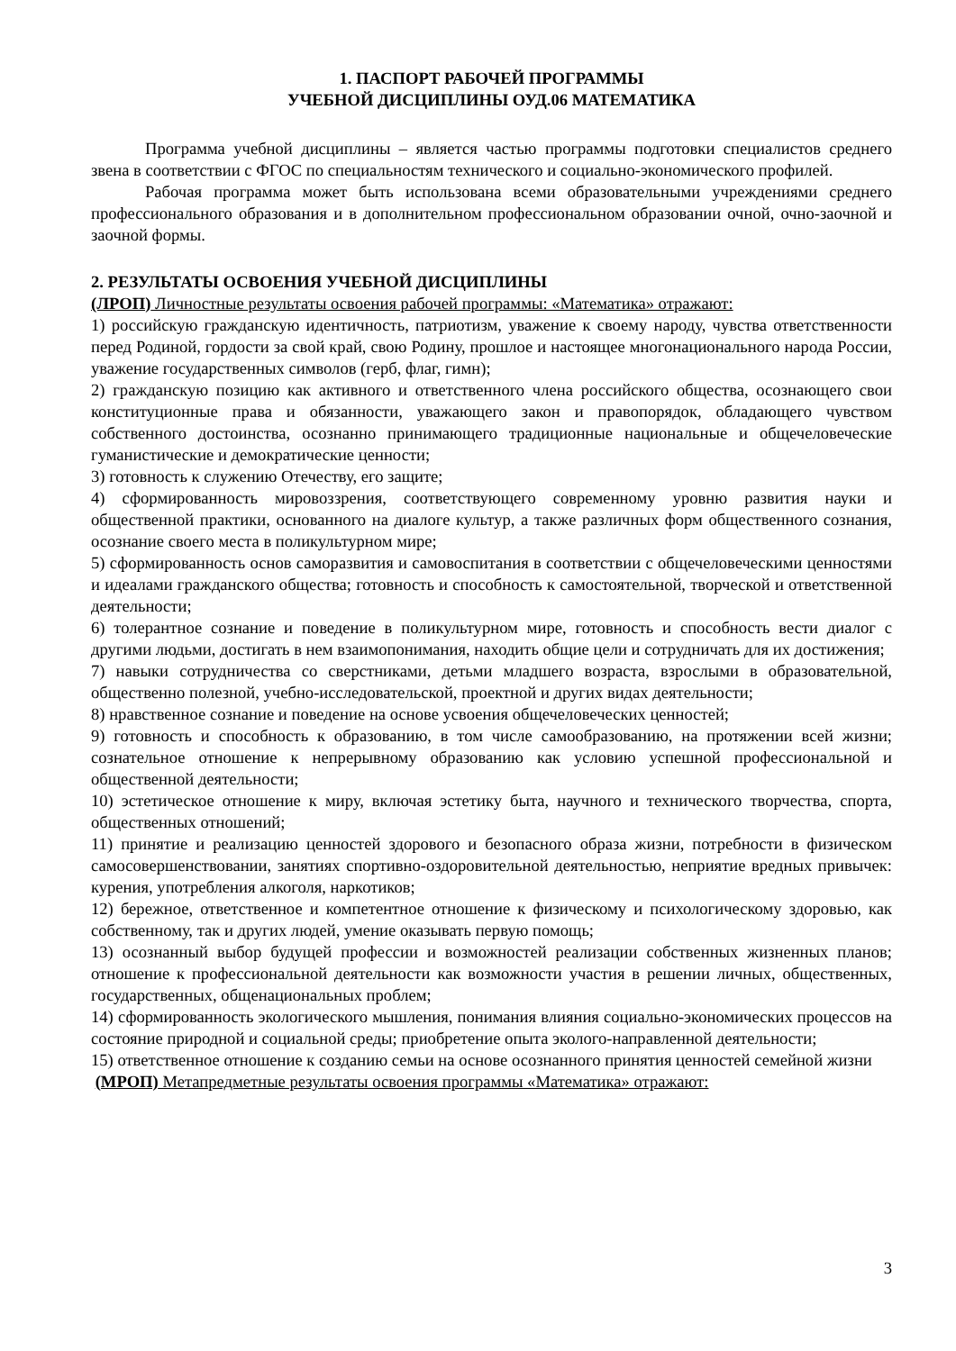1. ПАСПОРТ РАБОЧЕЙ ПРОГРАММЫ
УЧЕБНОЙ ДИСЦИПЛИНЫ ОУД.06 МАТЕМАТИКА
Программа учебной дисциплины – является частью программы подготовки специалистов среднего звена в соответствии с ФГОС по специальностям технического и социально-экономического профилей.
Рабочая программа может быть использована всеми образовательными учреждениями среднего профессионального образования и в дополнительном профессиональном образовании очной, очно-заочной и заочной формы.
2. РЕЗУЛЬТАТЫ ОСВОЕНИЯ УЧЕБНОЙ ДИСЦИПЛИНЫ
(ЛРОП) Личностные результаты освоения рабочей программы: «Математика» отражают:
1) российскую гражданскую идентичность, патриотизм, уважение к своему народу, чувства ответственности перед Родиной, гордости за свой край, свою Родину, прошлое и настоящее многонационального народа России, уважение государственных символов (герб, флаг, гимн);
2) гражданскую позицию как активного и ответственного члена российского общества, осознающего свои конституционные права и обязанности, уважающего закон и правопорядок, обладающего чувством собственного достоинства, осознанно принимающего традиционные национальные и общечеловеческие гуманистические и демократические ценности;
3) готовность к служению Отечеству, его защите;
4) сформированность мировоззрения, соответствующего современному уровню развития науки и общественной практики, основанного на диалоге культур, а также различных форм общественного сознания, осознание своего места в поликультурном мире;
5) сформированность основ саморазвития и самовоспитания в соответствии с общечеловеческими ценностями и идеалами гражданского общества; готовность и способность к самостоятельной, творческой и ответственной деятельности;
6) толерантное сознание и поведение в поликультурном мире, готовность и способность вести диалог с другими людьми, достигать в нем взаимопонимания, находить общие цели и сотрудничать для их достижения;
7) навыки сотрудничества со сверстниками, детьми младшего возраста, взрослыми в образовательной, общественно полезной, учебно-исследовательской, проектной и других видах деятельности;
8) нравственное сознание и поведение на основе усвоения общечеловеческих ценностей;
9) готовность и способность к образованию, в том числе самообразованию, на протяжении всей жизни; сознательное отношение к непрерывному образованию как условию успешной профессиональной и общественной деятельности;
10) эстетическое отношение к миру, включая эстетику быта, научного и технического творчества, спорта, общественных отношений;
11) принятие и реализацию ценностей здорового и безопасного образа жизни, потребности в физическом самосовершенствовании, занятиях спортивно-оздоровительной деятельностью, неприятие вредных привычек: курения, употребления алкоголя, наркотиков;
12) бережное, ответственное и компетентное отношение к физическому и психологическому здоровью, как собственному, так и других людей, умение оказывать первую помощь;
13) осознанный выбор будущей профессии и возможностей реализации собственных жизненных планов; отношение к профессиональной деятельности как возможности участия в решении личных, общественных, государственных, общенациональных проблем;
14) сформированность экологического мышления, понимания влияния социально-экономических процессов на состояние природной и социальной среды; приобретение опыта эколого-направленной деятельности;
15) ответственное отношение к созданию семьи на основе осознанного принятия ценностей семейной жизни
(МРОП) Метапредметные результаты освоения программы «Математика» отражают:
3